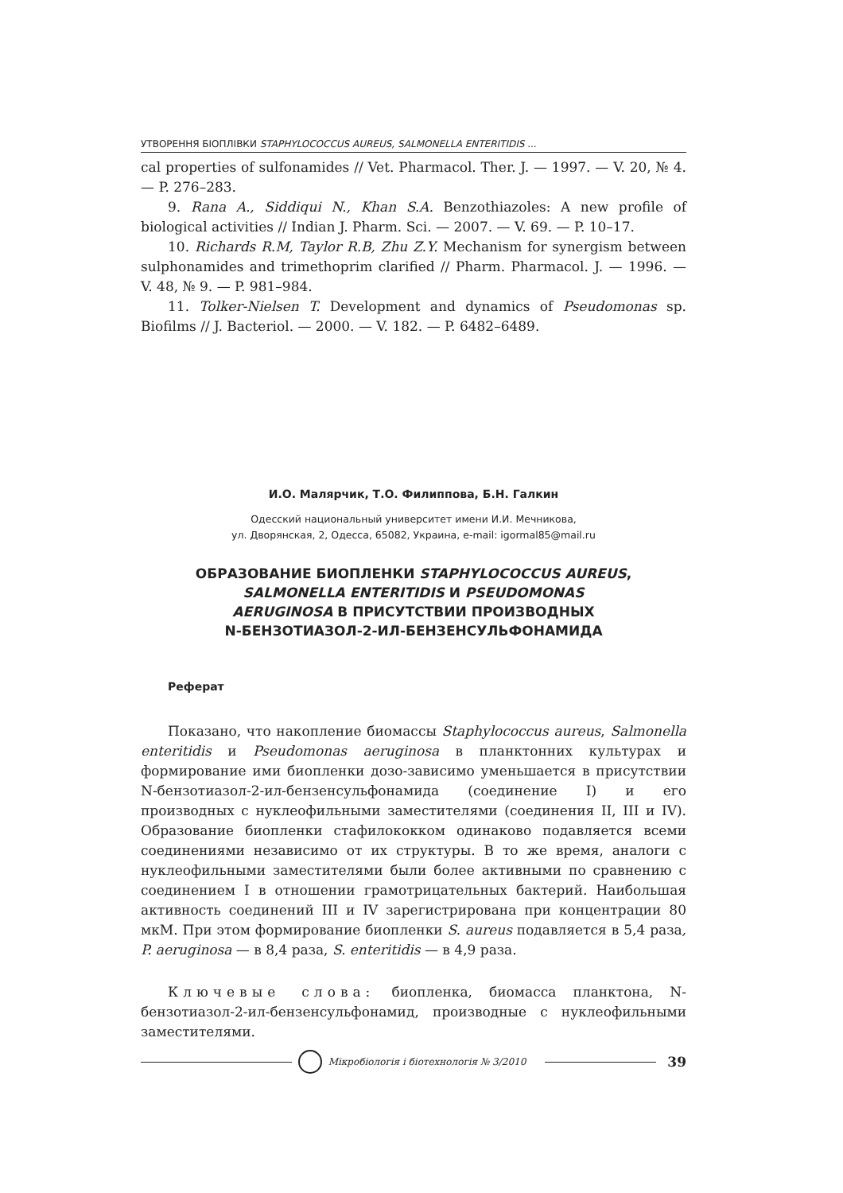УТВОРЕННЯ БІОПЛІВКИ STAPHYLOCOCCUS AUREUS, SALMONELLA ENTERITIDIS ...
cal properties of sulfonamides // Vet. Pharmacol. Ther. J. — 1997. — V. 20, № 4. — P. 276–283.
9. Rana A., Siddiqui N., Khan S.A. Benzothiazoles: A new profile of biological activities // Indian J. Pharm. Sci. — 2007. — V. 69. — P. 10–17.
10. Richards R.M, Taylor R.B, Zhu Z.Y. Mechanism for synergism between sulphonamides and trimethoprim clarified // Pharm. Pharmacol. J. — 1996. — V. 48, № 9. — P. 981–984.
11. Tolker-Nielsen T. Development and dynamics of Pseudomonas sp. Biofilms // J. Bacteriol. — 2000. — V. 182. — P. 6482–6489.
И.О. Малярчик, Т.О. Филиппова, Б.Н. Галкин
Одесский национальный университет имени И.И. Мечникова,
ул. Дворянская, 2, Одесса, 65082, Украина, e-mail: igormal85@mail.ru
ОБРАЗОВАНИЕ БИОПЛЕНКИ STAPHYLOCOCCUS AUREUS,
SALMONELLA ENTERITIDIS И PSEUDOMONAS
AERUGINOSA В ПРИСУТСТВИИ ПРОИЗВОДНЫХ
N-БЕНЗОТИАЗОЛ-2-ИЛ-БЕНЗЕНСУЛЬФОНАМИДА
Реферат
Показано, что накопление биомассы Staphylococcus aureus, Salmonella enteritidis и Pseudomonas aeruginosa в планктонних культурах и формирование ими биопленки дозо-зависимо уменьшается в присутствии N-бензотиазол-2-ил-бензенсульфонамида (соединение I) и его производных с нуклеофильными заместителями (соединения II, III и IV). Образование биопленки стафилококком одинаково подавляется всеми соединениями независимо от их структуры. В то же время, аналоги с нуклеофильными заместителями были более активными по сравнению с соединением I в отношении грамотрицательных бактерий. Наибольшая активность соединений III и IV зарегистрирована при концентрации 80 мкМ. При этом формирование биопленки S. aureus подавляется в 5,4 раза, P. aeruginosa — в 8,4 раза, S. enteritidis — в 4,9 раза.
Ключевые слова: биопленка, биомасса планктона, N-бензотиазол-2-ил-бензенсульфонамид, производные с нуклеофильными заместителями.
Мікробіологія і біотехнологія № 3/2010
39